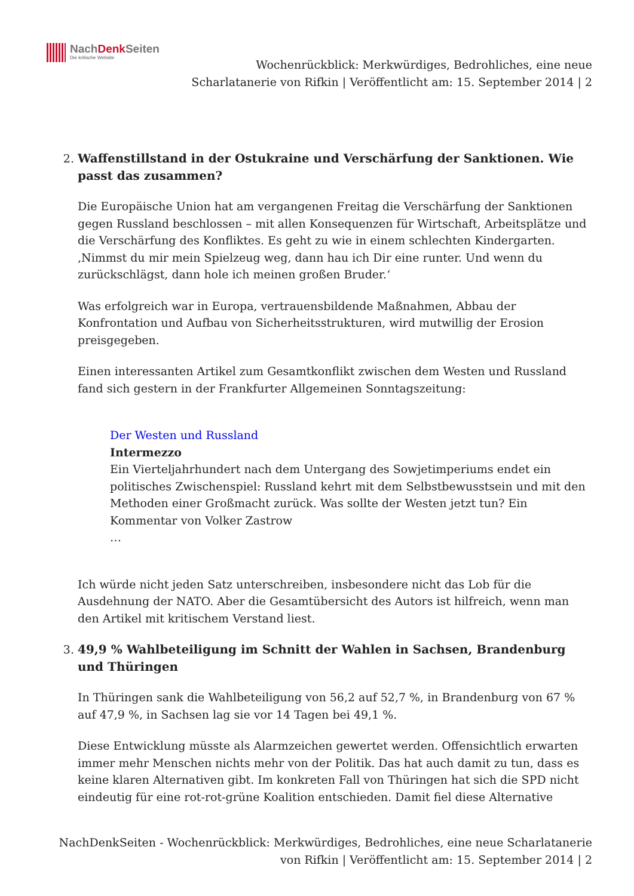NachDenk Seiten
Die kritische Website
Wochenrückblick: Merkwürdiges, Bedrohliches, eine neue
Scharlatanerie von Rifkin | Veröffentlicht am: 15. September 2014 | 2
2. Waffenstillstand in der Ostukraine und Verschärfung der Sanktionen. Wie passt das zusammen?
Die Europäische Union hat am vergangenen Freitag die Verschärfung der Sanktionen gegen Russland beschlossen – mit allen Konsequenzen für Wirtschaft, Arbeitsplätze und die Verschärfung des Konfliktes. Es geht zu wie in einem schlechten Kindergarten. ‚Nimmst du mir mein Spielzeug weg, dann hau ich Dir eine runter. Und wenn du zurückschlägst, dann hole ich meinen großen Bruder.‘
Was erfolgreich war in Europa, vertrauensbildende Maßnahmen, Abbau der Konfrontation und Aufbau von Sicherheitsstrukturen, wird mutwillig der Erosion preisgegeben.
Einen interessanten Artikel zum Gesamtkonflikt zwischen dem Westen und Russland fand sich gestern in der Frankfurter Allgemeinen Sonntagszeitung:
Der Westen und Russland
Intermezzo
Ein Vierteljahrhundert nach dem Untergang des Sowjetimperiums endet ein politisches Zwischenspiel: Russland kehrt mit dem Selbstbewusstsein und mit den Methoden einer Großmacht zurück. Was sollte der Westen jetzt tun? Ein Kommentar von Volker Zastrow
…
Ich würde nicht jeden Satz unterschreiben, insbesondere nicht das Lob für die Ausdehnung der NATO. Aber die Gesamtübersicht des Autors ist hilfreich, wenn man den Artikel mit kritischem Verstand liest.
3. 49,9 % Wahlbeteiligung im Schnitt der Wahlen in Sachsen, Brandenburg und Thüringen
In Thüringen sank die Wahlbeteiligung von 56,2 auf 52,7 %, in Brandenburg von 67 % auf 47,9 %, in Sachsen lag sie vor 14 Tagen bei 49,1 %.
Diese Entwicklung müsste als Alarmzeichen gewertet werden. Offensichtlich erwarten immer mehr Menschen nichts mehr von der Politik. Das hat auch damit zu tun, dass es keine klaren Alternativen gibt. Im konkreten Fall von Thüringen hat sich die SPD nicht eindeutig für eine rot-rot-grüne Koalition entschieden. Damit fiel diese Alternative
NachDenkSeiten - Wochenrückblick: Merkwürdiges, Bedrohliches, eine neue Scharlatanerie
von Rifkin | Veröffentlicht am: 15. September 2014 | 2